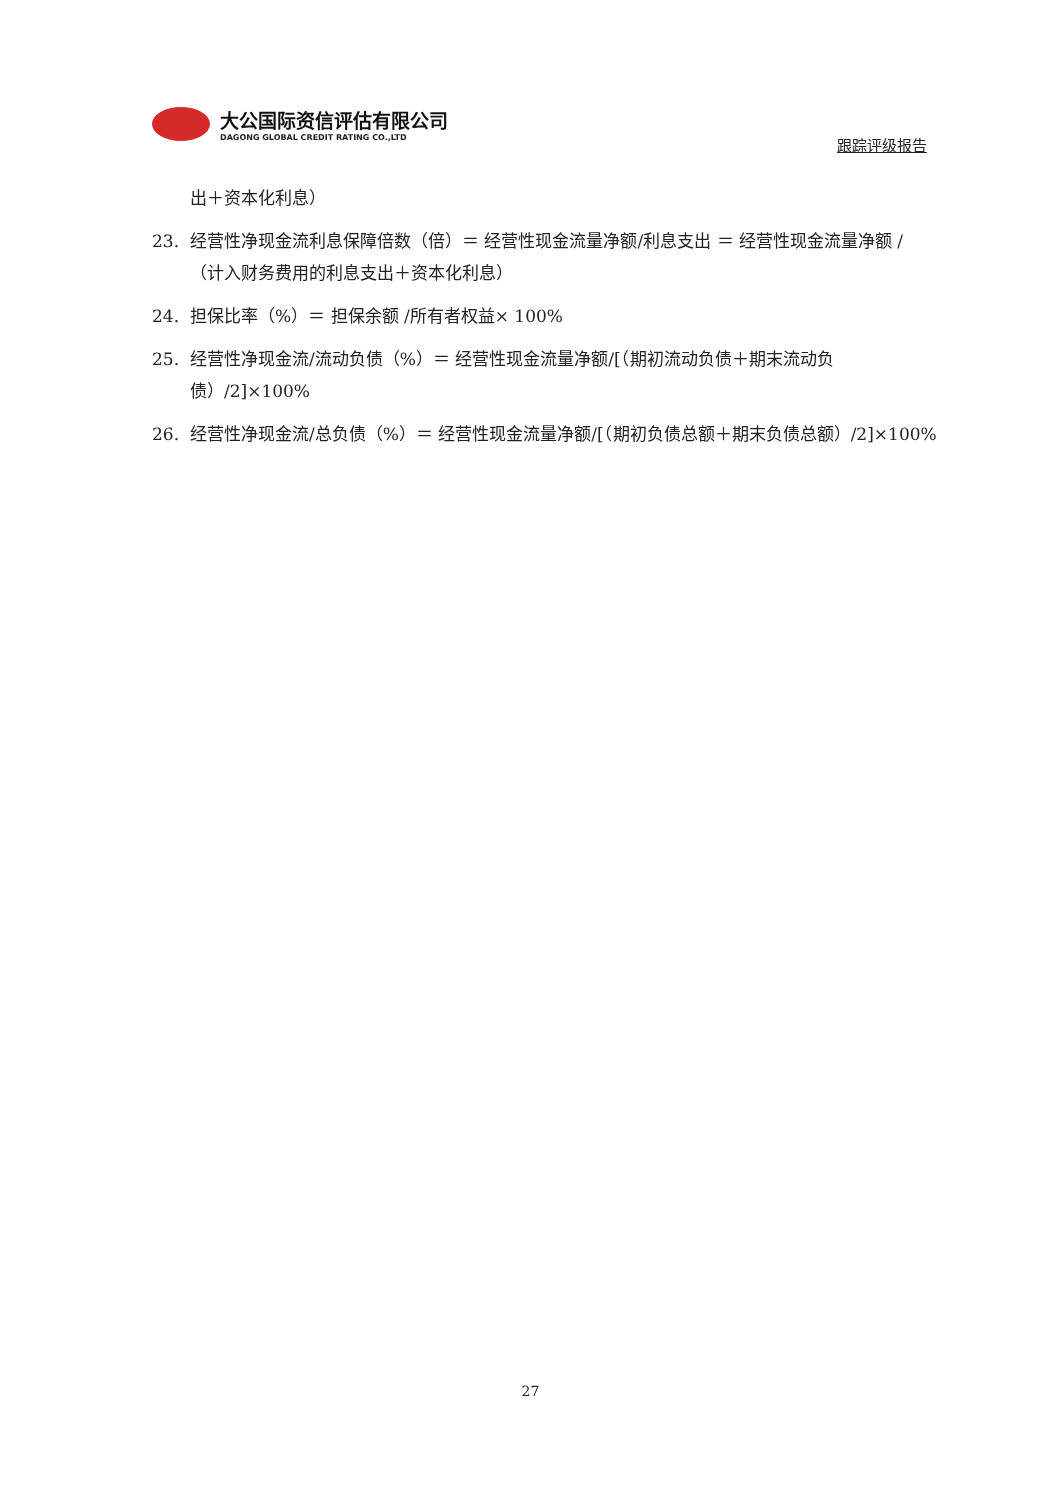大公国际资信评估有限公司
DAGONG GLOBAL CREDIT RATING CO.,LTD
跟踪评级报告
出＋资本化利息）
23. 经营性净现金流利息保障倍数（倍）＝ 经营性现金流量净额/利息支出 ＝ 经营性现金流量净额 /（计入财务费用的利息支出＋资本化利息）
24. 担保比率（%）＝ 担保余额 /所有者权益× 100%
25. 经营性净现金流/流动负债（%）＝ 经营性现金流量净额/[（期初流动负债＋期末流动负债）/2]×100%
26. 经营性净现金流/总负债（%）＝ 经营性现金流量净额/[（期初负债总额＋期末负债总额）/2]×100%
27